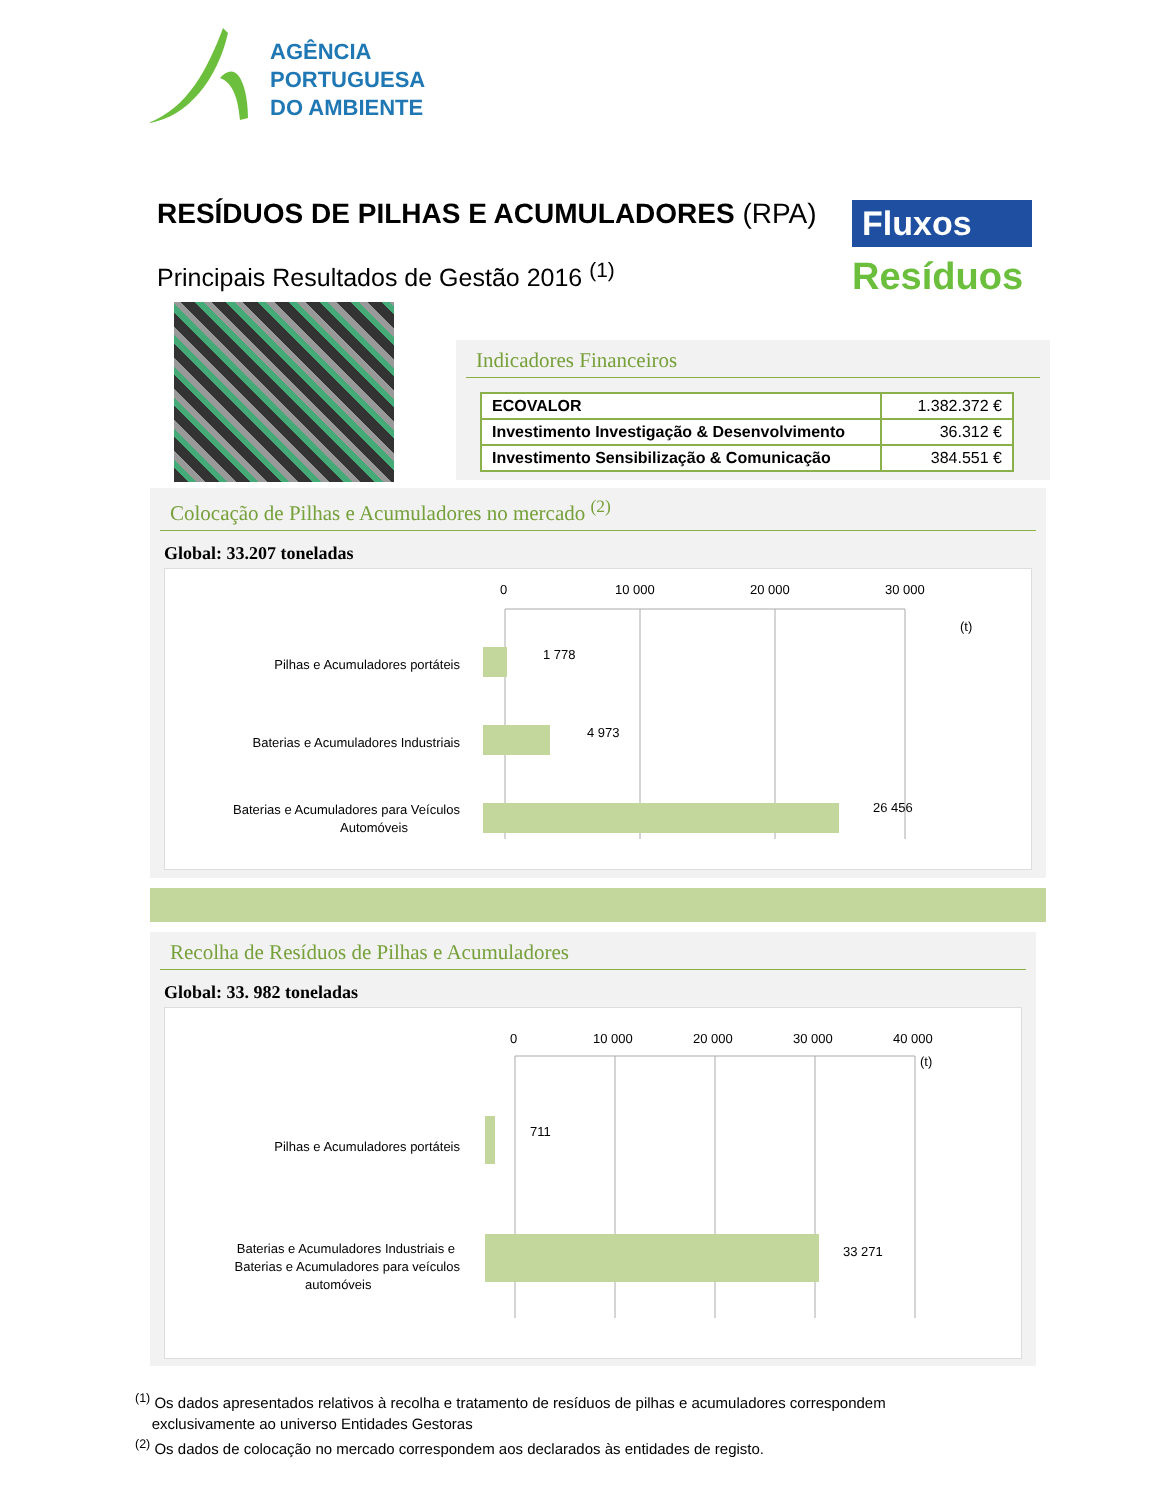AGÊNCIA
PORTUGUESA
DO AMBIENTE
RESÍDUOS DE PILHAS E ACUMULADORES (RPA)
Principais Resultados de Gestão 2016 <sup>(1)</sup>
Fluxos
Resíduos
Indicadores Financeiros
| ECOVALOR | 1.382.372 € |
| Investimento Investigação & Desenvolvimento | 36.312 € |
| Investimento Sensibilização & Comunicação | 384.551 € |
Colocação de Pilhas e Acumuladores no mercado <sup>(2)</sup>
Global: 33.207 toneladas
0
10 000
20 000
30 000
(t)
1 778
4 973
26 456
Pilhas e Acumuladores portáteis
Baterias e Acumuladores Industriais
Baterias e Acumuladores para Veículos
Automóveis
Recolha de Resíduos de Pilhas e Acumuladores
Global: 33. 982 toneladas
0
10 000
20 000
30 000
40 000
(t)
711
33 271
Pilhas e Acumuladores portáteis
Baterias e Acumuladores Industriais e
Baterias e Acumuladores para veículos
automóveis
<sup>(1)</sup> Os dados apresentados relativos à recolha e tratamento de resíduos de pilhas e acumuladores correspondem
exclusivamente ao universo Entidades Gestoras
<sup>(2)</sup> Os dados de colocação no mercado correspondem aos declarados às entidades de registo.